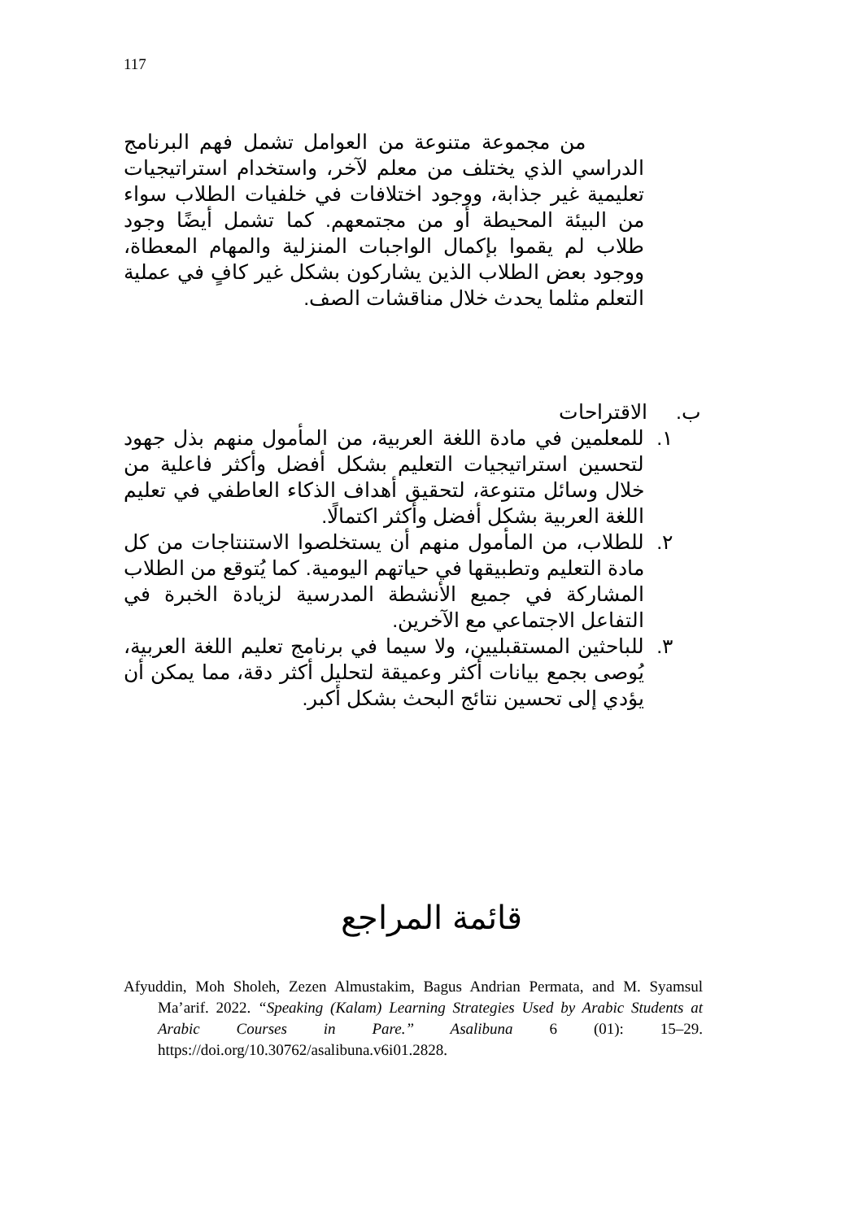117
من مجموعة متنوعة من العوامل تشمل فهم البرنامج الدراسي الذي يختلف من معلم لآخر، واستخدام استراتيجيات تعليمية غير جذابة، ووجود اختلافات في خلفيات الطلاب سواء من البيئة المحيطة أو من مجتمعهم. كما تشمل أيضًا وجود طلاب لم يقموا بإكمال الواجبات المنزلية والمهام المعطاة، ووجود بعض الطلاب الذين يشاركون بشكل غير كافٍ في عملية التعلم مثلما يحدث خلال مناقشات الصف.
ب. الاقتراحات
١. للمعلمين في مادة اللغة العربية، من المأمول منهم بذل جهود لتحسين استراتيجيات التعليم بشكل أفضل وأكثر فاعلية من خلال وسائل متنوعة، لتحقيق أهداف الذكاء العاطفي في تعليم اللغة العربية بشكل أفضل وأكثر اكتمالًا.
٢. للطلاب، من المأمول منهم أن يستخلصوا الاستنتاجات من كل مادة التعليم وتطبيقها في حياتهم اليومية. كما يُتوقع من الطلاب المشاركة في جميع الأنشطة المدرسية لزيادة الخبرة في التفاعل الاجتماعي مع الآخرين.
٣. للباحثين المستقبليين، ولا سيما في برنامج تعليم اللغة العربية، يُوصى بجمع بيانات أكثر وعميقة لتحليل أكثر دقة، مما يمكن أن يؤدي إلى تحسين نتائج البحث بشكل أكبر.
قائمة المراجع
Afyuddin, Moh Sholeh, Zezen Almustakim, Bagus Andrian Permata, and M. Syamsul Ma’arif. 2022. “Speaking (Kalam) Learning Strategies Used by Arabic Students at Arabic Courses in Pare.” Asalibuna 6 (01): 15–29. https://doi.org/10.30762/asalibuna.v6i01.2828.